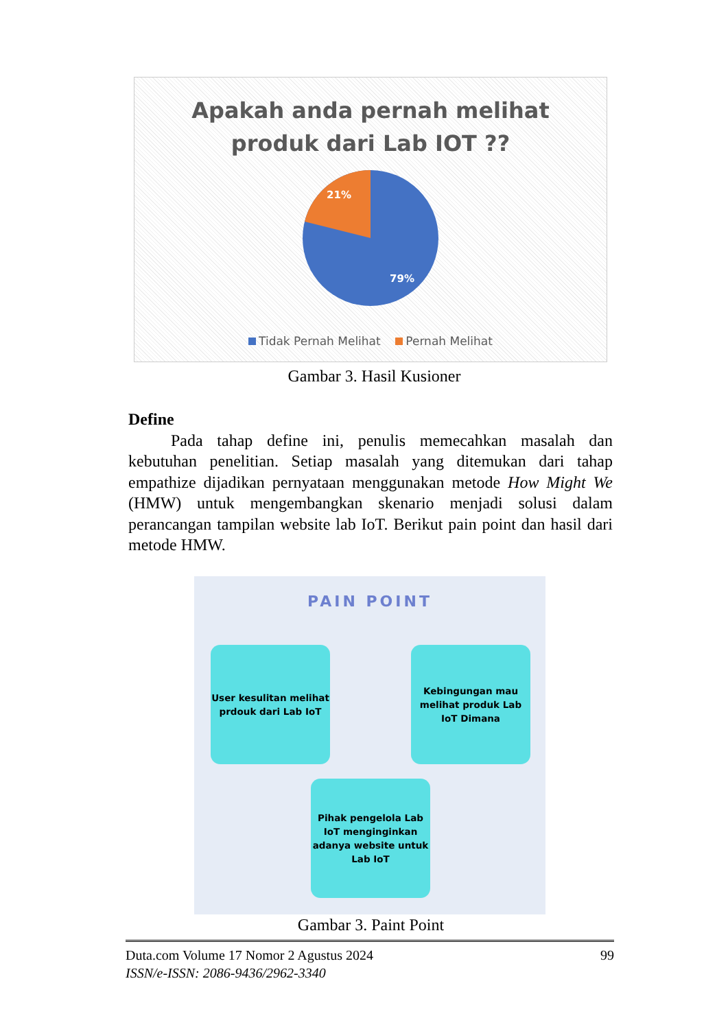Apakah anda pernah melihat
produk dari Lab IOT ??
21%
79%
Tidak Pernah Melihat Pernah Melihat
Gambar 3. Hasil Kusioner
Define
Pada tahap define ini, penulis memecahkan masalah dan kebutuhan penelitian. Setiap masalah yang ditemukan dari tahap empathize dijadikan pernyataan menggunakan metode How Might We (HMW) untuk mengembangkan skenario menjadi solusi dalam perancangan tampilan website lab IoT. Berikut pain point dan hasil dari metode HMW.
PAIN POINT
User kesulitan melihat prdouk dari Lab IoT
Kebingungan mau melihat produk Lab IoT Dimana
Pihak pengelola Lab IoT menginginkan adanya website untuk Lab IoT
Gambar 3. Paint Point
99 Duta.com Volume 17 Nomor 2 Agustus 2024
ISSN/e-ISSN: 2086-9436/2962-3340